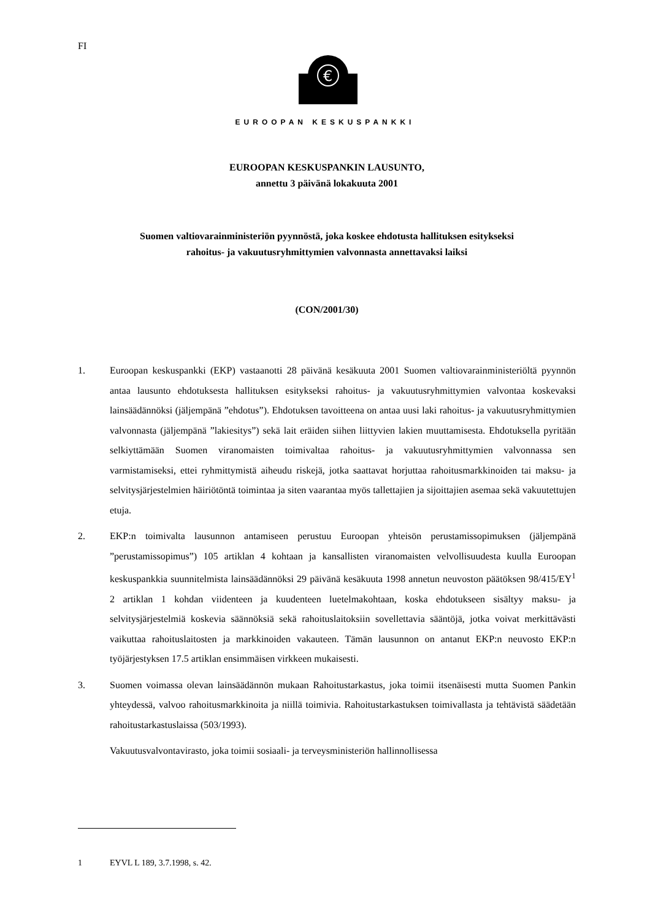FI
€
EUROOPAN KESKUSPANKKI
EUROOPAN KESKUSPANKIN LAUSUNTO,
annettu 3 päivänä lokakuuta 2001
Suomen valtiovarainministeriön pyynnöstä, joka koskee ehdotusta hallituksen esitykseksi
rahoitus- ja vakuutusryhmittymien valvonnasta annettavaksi laiksi
(CON/2001/30)
1. Euroopan keskuspankki (EKP) vastaanotti 28 päivänä kesäkuuta 2001 Suomen valtiovarainministeriöltä pyynnön antaa lausunto ehdotuksesta hallituksen esitykseksi rahoitus- ja vakuutusryhmittymien valvontaa koskevaksi lainsäädännöksi (jäljempänä ”ehdotus”). Ehdotuksen tavoitteena on antaa uusi laki rahoitus- ja vakuutusryhmittymien valvonnasta (jäljempänä ”lakiesitys”) sekä lait eräiden siihen liittyvien lakien muuttamisesta. Ehdotuksella pyritään selkiyttämään Suomen viranomaisten toimivaltaa rahoitus- ja vakuutusryhmittymien valvonnassa sen varmistamiseksi, ettei ryhmittymistä aiheudu riskejä, jotka saattavat horjuttaa rahoitusmarkkinoiden tai maksu- ja selvitysjärjestelmien häiriötöntä toimintaa ja siten vaarantaa myös tallettajien ja sijoittajien asemaa sekä vakuutettujen etuja.
2. EKP:n toimivalta lausunnon antamiseen perustuu Euroopan yhteisön perustamissopimuksen (jäljempänä ”perustamissopimus”) 105 artiklan 4 kohtaan ja kansallisten viranomaisten velvollisuudesta kuulla Euroopan keskuspankkia suunnitelmista lainsäädännöksi 29 päivänä kesäkuuta 1998 annetun neuvoston päätöksen 98/415/EY<sup>1</sup> 2 artiklan 1 kohdan viidenteen ja kuudenteen luetelmakohtaan, koska ehdotukseen sisältyy maksu- ja selvitysjärjestelmiä koskevia säännöksiä sekä rahoituslaitoksiin sovellettavia sääntöjä, jotka voivat merkittävästi vaikuttaa rahoituslaitosten ja markkinoiden vakauteen. Tämän lausunnon on antanut EKP:n neuvosto EKP:n työjärjestyksen 17.5 artiklan ensimmäisen virkkeen mukaisesti.
3. Suomen voimassa olevan lainsäädännön mukaan Rahoitustarkastus, joka toimii itsenäisesti mutta Suomen Pankin yhteydessä, valvoo rahoitusmarkkinoita ja niillä toimivia. Rahoitustarkastuksen toimivallasta ja tehtävistä säädetään rahoitustarkastuslaissa (503/1993).
Vakuutusvalvontavirasto, joka toimii sosiaali- ja terveysministeriön hallinnollisessa
1 EYVL L 189, 3.7.1998, s. 42.